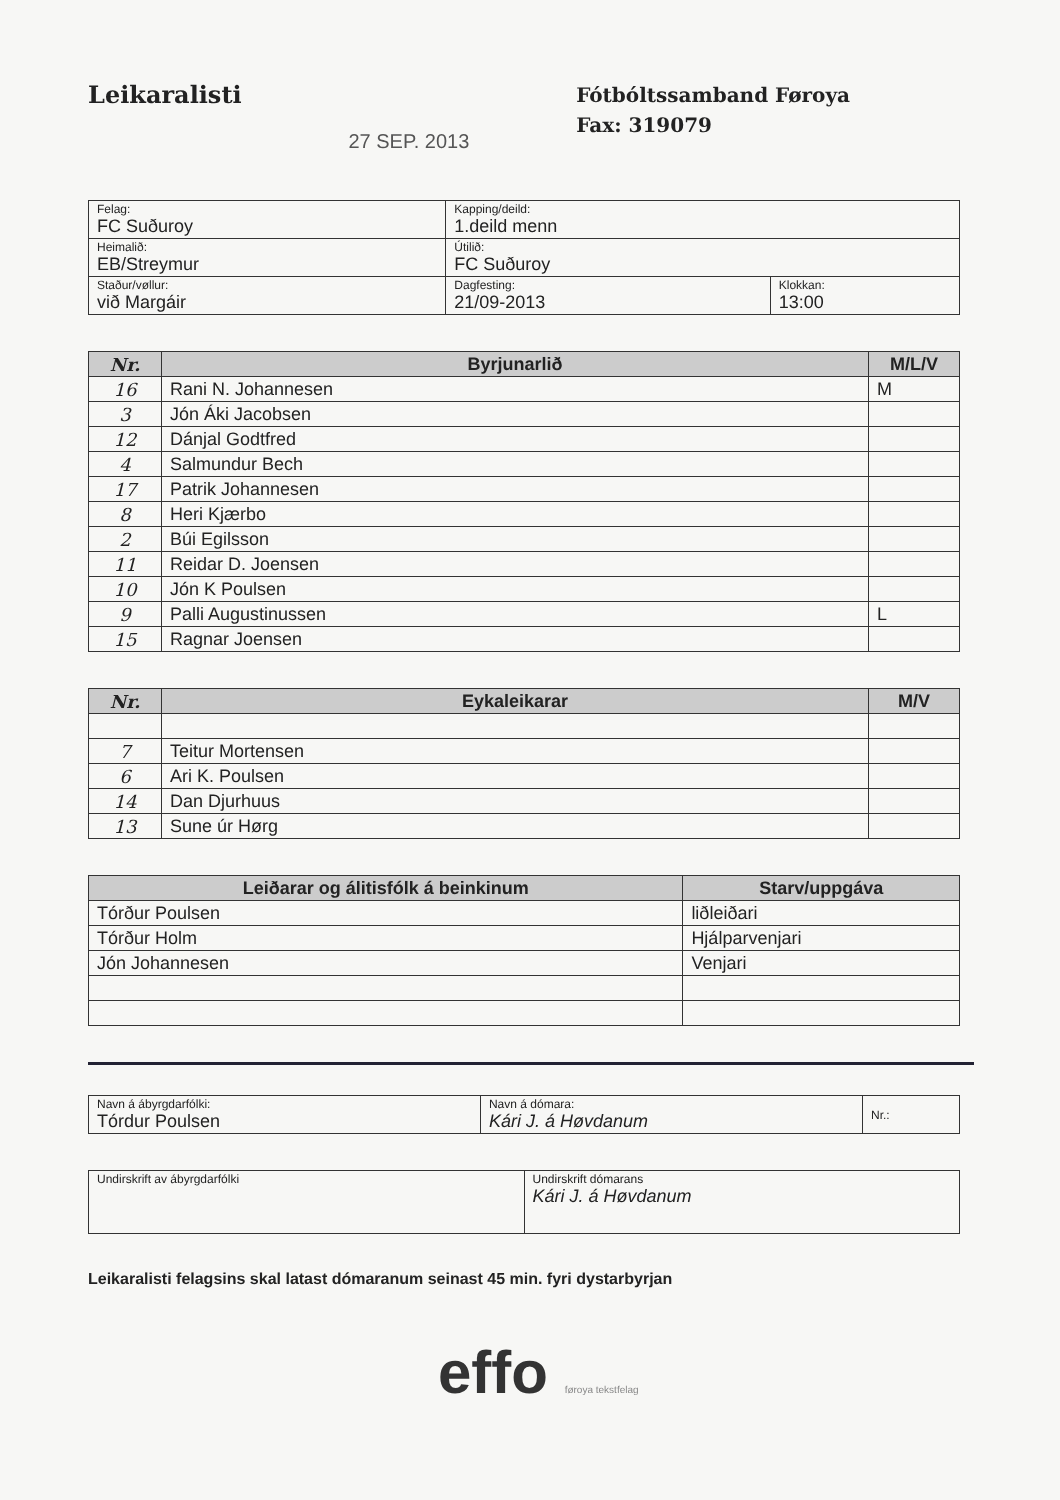Leikaralisti
27 SEP. 2013
Fótbóltssamband Føroya
Fax: 319079
| Felag: FC Suðuroy | Kapping/deild: 1.deild menn | |
| Heimalið: EB/Streymur | Útilið: FC Suðuroy | |
| Staður/vøllur: við Margáir | Dagfesting: 21/09-2013 | Klokkan: 13:00 |
| Nr. | Byrjunarlið | M/L/V |
| --- | --- | --- |
| 16 | Rani N. Johannesen | M |
| 3 | Jón Áki Jacobsen | |
| 12 | Dánjal Godtfred | |
| 4 | Salmundur Bech | |
| 17 | Patrik Johannesen | |
| 8 | Heri Kjærbo | |
| 2 | Búi Egilsson | |
| 11 | Reidar D. Joensen | |
| 10 | Jón K Poulsen | |
| 9 | Palli Augustinussen | L |
| 15 | Ragnar Joensen | |
| Nr. | Eykaleikarar | M/V |
| --- | --- | --- |
| 7 | Teitur Mortensen | |
| 6 | Ari K. Poulsen | |
| 14 | Dan Djurhuus | |
| 13 | Sune úr Hørg | |
| Leiðarar og álitisfólk á beinkinum | Starv/uppgáva |
| --- | --- |
| Tórður Poulsen | liðleiðari |
| Tórður Holm | Hjálparvenjari |
| Jón Johannesen | Venjari |
| Navn á ábyrgdarfólki: Tórdur Poulsen | Navn á dómara: Kári J. á Høvdanum | Nr.: |
| Undirskrift av ábyrgdarfólki | Undirskrift dómarans Kári J. á Høvdanum |
Leikaralisti felagsins skal latast dómaranum seinast 45 min. fyri dystarbyrjan
effo føroya tekstfelag